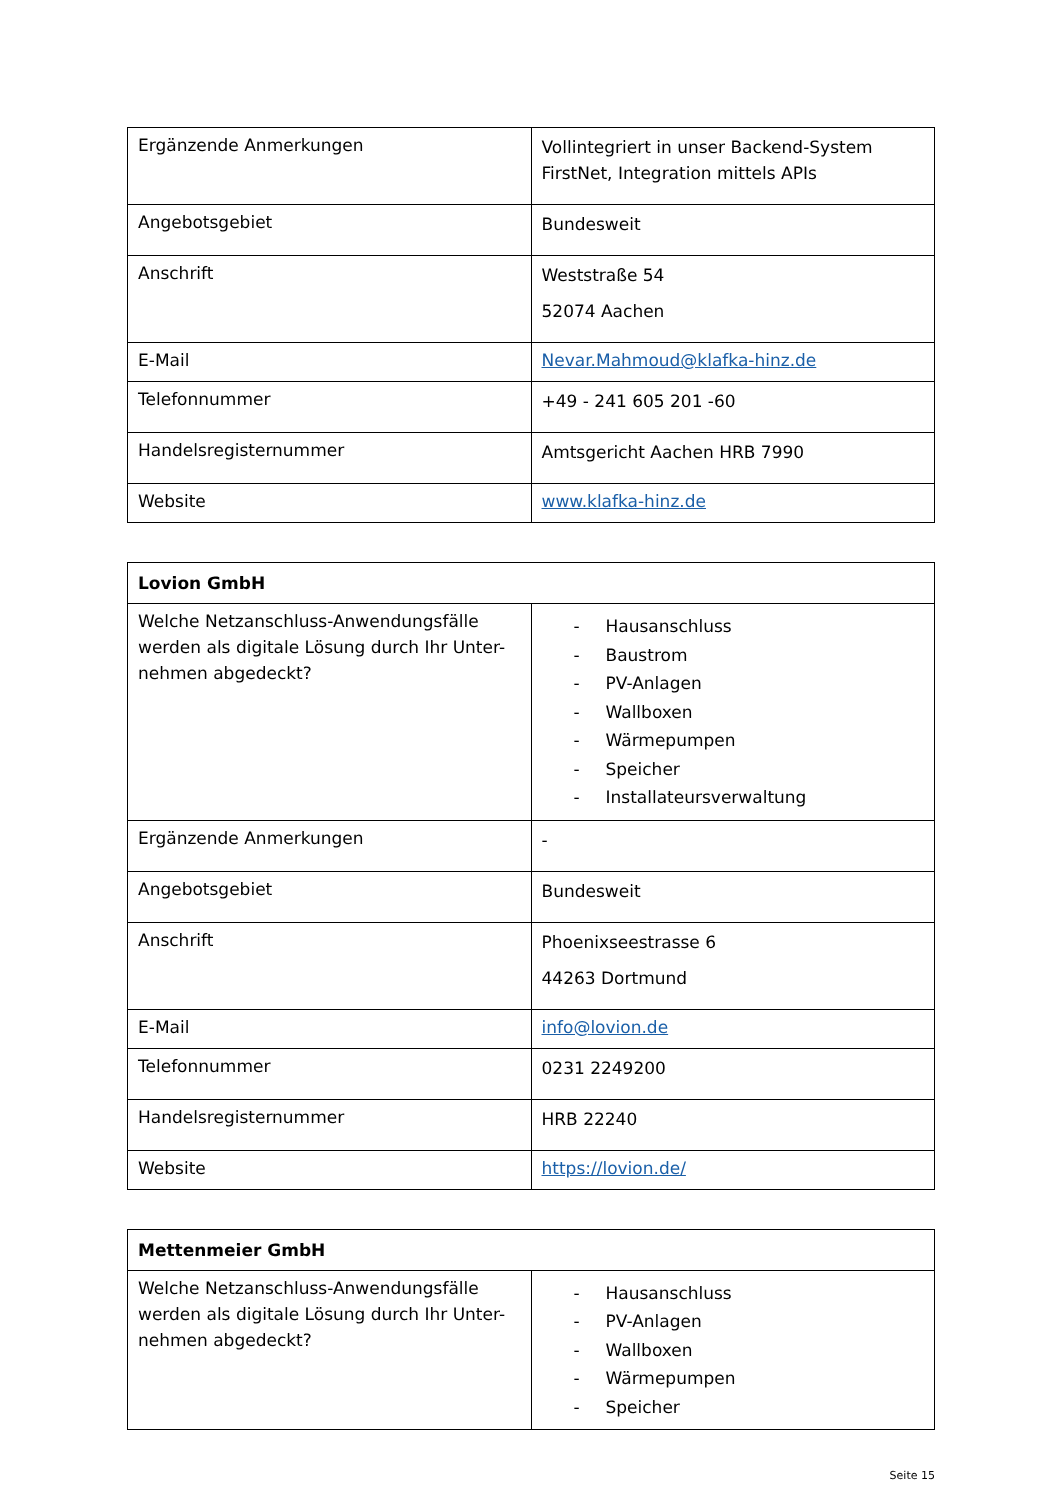| Ergänzende Anmerkungen | Vollintegriert in unser Backend-System FirstNet, Integration mittels APIs |
| Angebotsgebiet | Bundesweit |
| Anschrift | Weststraße 54 52074 Aachen |
| E-Mail | Nevar.Mahmoud@klafka-hinz.de |
| Telefonnummer | +49 - 241 605 201 -60 |
| Handelsregisternummer | Amtsgericht Aachen HRB 7990 |
| Website | www.klafka-hinz.de |
| Lovion GmbH | |
| --- | --- |
| Welche Netzanschluss-Anwendungsfälle werden als digitale Lösung durch Ihr Unter-nehmen abgedeckt? | - Hausanschluss - Baustrom - PV-Anlagen - Wallboxen - Wärmepumpen - Speicher - Installateursverwaltung |
| Ergänzende Anmerkungen | - |
| Angebotsgebiet | Bundesweit |
| Anschrift | Phoenixseestrasse 6 44263 Dortmund |
| E-Mail | info@lovion.de |
| Telefonnummer | 0231 2249200 |
| Handelsregisternummer | HRB 22240 |
| Website | https://lovion.de/ |
| Mettenmeier GmbH | |
| --- | --- |
| Welche Netzanschluss-Anwendungsfälle werden als digitale Lösung durch Ihr Unter-nehmen abgedeckt? | - Hausanschluss - PV-Anlagen - Wallboxen - Wärmepumpen - Speicher |
Seite 15